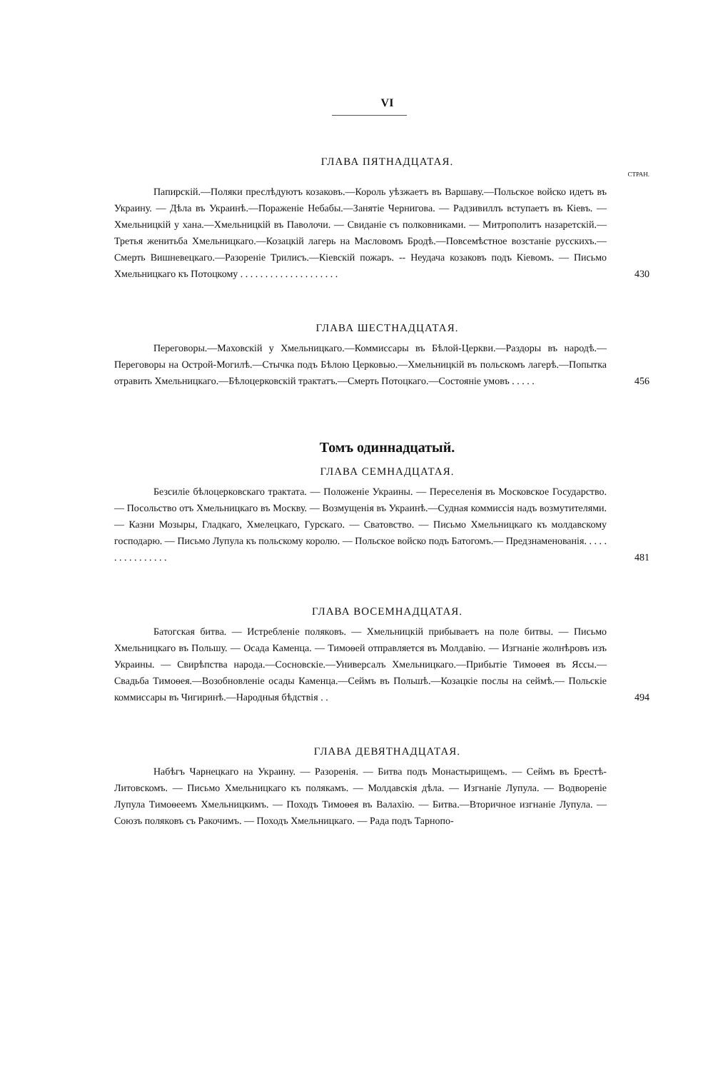VI
ГЛАВА ПЯТНАДЦАТАЯ.
СТРАН.
Папирскій.—Поляки преслѣдуютъ козаковъ.—Король уѣзжаетъ въ Варшаву.—Польское войско идетъ въ Украину. — Дѣла въ Украинѣ.—Пораженіе Небабы.—Занятіе Чернигова. — Радзивиллъ вступаетъ въ Кіевъ. — Хмельницкій у хана.—Хмельницкій въ Паволочи. — Свиданіе съ полковниками. — Митрополитъ назаретскій.—Третья женитьба Хмельницкаго.—Козацкій лагерь на Масловомъ Бродѣ.—Повсемѣстное возстаніе русскихъ.—Смерть Вишневецкаго.—Разореніе Трилисъ.—Кіевскій пожаръ. -- Неудача козаковъ подъ Кіевомъ. — Письмо Хмельницкаго къ Потоцкому . . . . . . . . . . . . . . . . . . . .
430
ГЛАВА ШЕСТНАДЦАТАЯ.
Переговоры.—Маховскій у Хмельницкаго.—Коммиссары въ Бѣлой-Церкви.—Раздоры въ народѣ.—Переговоры на Острой-Могилѣ.—Стычка подъ Бѣлою Церковью.—Хмельницкій въ польскомъ лагерѣ.—Попытка отравить Хмельницкаго.—Бѣлоцерковскій трактатъ.—Смерть Потоцкаго.—Состояніе умовъ . . . . .
456
Томъ одиннадцатый.
ГЛАВА СЕМНАДЦАТАЯ.
Безсиліе бѣлоцерковскаго трактата. — Положеніе Украины. — Переселенія въ Московское Государство. — Посольство отъ Хмельницкаго въ Москву. — Возмущенія въ Украинѣ.—Судная коммиссія надъ возмутителями.— Казни Мозыры, Гладкаго, Хмелецкаго, Гурскаго. — Сватовство. — Письмо Хмельницкаго къ молдавскому господарю. — Письмо Лупула къ польскому королю. — Польское войско подъ Батогомъ.— Предзнаменованія. . . . . . . . . . . . . . . .
481
ГЛАВА ВОСЕМНАДЦАТАЯ.
Батогская битва. — Истребленіе поляковъ. — Хмельницкій прибываетъ на поле битвы. — Письмо Хмельницкаго въ Польшу. — Осада Каменца. — Тимоѳей отправляется въ Молдавію. — Изгнаніе жолнѣровъ изъ Украины. — Свирѣпства народа.—Сосновскіе.—Универсалъ Хмельницкаго.—Прибытіе Тимоѳея въ Яссы.—Свадьба Тимоѳея.—Возобновленіе осады Каменца.—Сеймъ въ Польшѣ.—Козацкіе послы на сеймѣ.— Польскіе коммиссары въ Чигиринѣ.—Народныя бѣдствія . .
494
ГЛАВА ДЕВЯТНАДЦАТАЯ.
Набѣгъ Чарнецкаго на Украину. — Разоренія. — Битва подъ Монастырищемъ. — Сеймъ въ Брестѣ-Литовскомъ. — Письмо Хмельницкаго къ полякамъ. — Молдавскія дѣла. — Изгнаніе Лупула. — Водвореніе Лупула Тимоѳеемъ Хмельницкимъ. — Походъ Тимоѳея въ Валахію. — Битва.—Вторичное изгнаніе Лупула. — Союзъ поляковъ съ Ракочимъ. — Походъ Хмельницкаго. — Рада подъ Тарнопо-